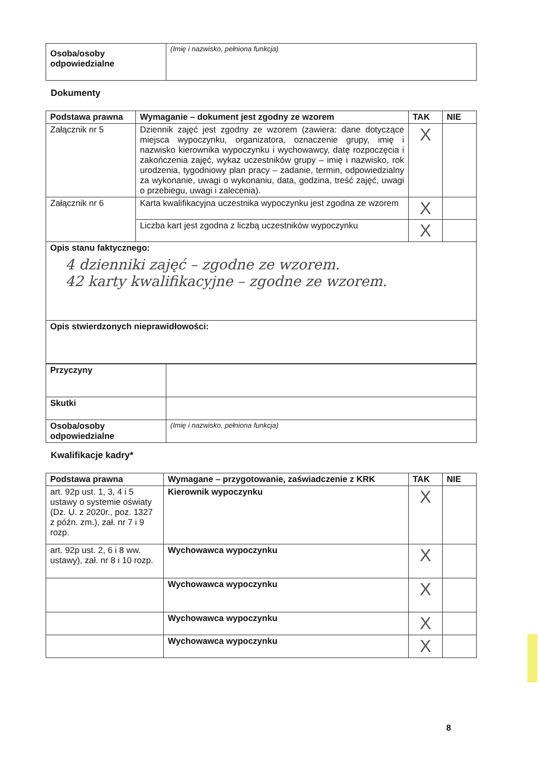| Osoba/osoby odpowiedzialne | (Imię i nazwisko, pełniona funkcja) |
Dokumenty
| Podstawa prawna | Wymaganie – dokument jest zgodny ze wzorem | TAK | NIE |
| --- | --- | --- | --- |
| Załącznik nr 5 | Dziennik zajęć jest zgodny ze wzorem (zawiera: dane dotyczące miejsca wypoczynku, organizatora, oznaczenie grupy, imię i nazwisko kierownika wypoczynku i wychowawcy, datę rozpoczęcia i zakończenia zajęć, wykaz uczestników grupy – imię i nazwisko, rok urodzenia, tygodniowy plan pracy – zadanie, termin, odpowiedzialny za wykonanie, uwagi o wykonaniu, data, godzina, treść zajęć, uwagi o przebiegu, uwagi i zalecenia). | X | |
| Załącznik nr 6 | Karta kwalifikacyjna uczestnika wypoczynku jest zgodna ze wzorem | X | |
| | Liczba kart jest zgodna z liczbą uczestników wypoczynku | X | |
| Opis stanu faktycznego: 4 dzienniki zajęć – zgodne ze wzorem. 42 karty kwalifikacyjne – zgodne ze wzorem. | | | |
| Opis stwierdzonych nieprawidłowości: | | | |
| Przyczyny | |
| Skutki | |
| Osoba/osoby odpowiedzialne | (Imię i nazwisko, pełniona funkcja) |
Kwalifikacje kadry*
| Podstawa prawna | Wymagane – przygotowanie, zaświadczenie z KRK | TAK | NIE |
| --- | --- | --- | --- |
| art. 92p ust. 1, 3, 4 i 5 ustawy o systemie oświaty (Dz. U. z 2020r., poz. 1327 z późn. zm.), zał. nr 7 i 9 rozp. | Kierownik wypoczynku | X | |
| art. 92p ust. 2, 6 i 8 ww. ustawy), zał. nr 8 i 10 rozp. | Wychowawca wypoczynku | X | |
| | Wychowawca wypoczynku | X | |
| | Wychowawca wypoczynku | X | |
| | Wychowawca wypoczynku | X | |
8